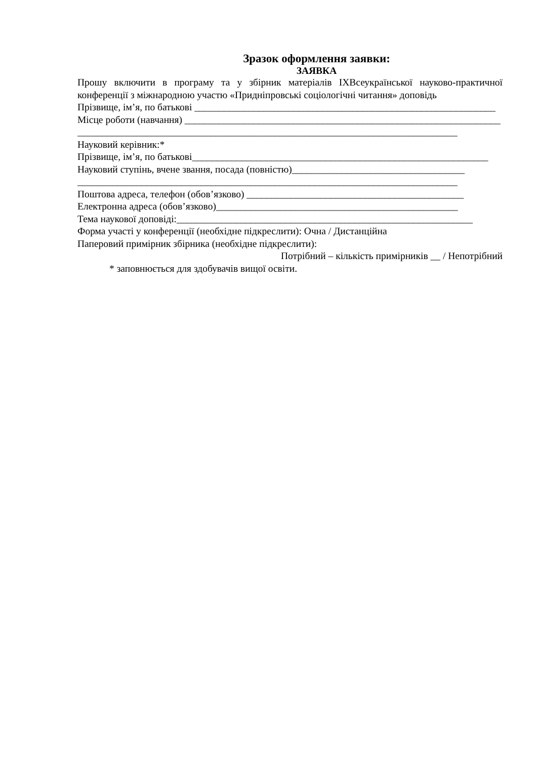Зразок оформлення заявки:
ЗАЯВКА
Прошу включити в програму та у збірник матеріалів ІХВсеукраїнської науково-практичної конференції з міжнародною участю «Придніпровські соціологічні читання» доповідь
Прізвище, ім’я, по батькові _____________________________________________________________
Місце роботи (навчання) ________________________________________________________________
_____________________________________________________________________________
Науковий керівник:*
Прізвище, ім’я, по батькові____________________________________________________________
Науковий ступінь, вчене звання, посада (повністю)___________________________________
_____________________________________________________________________________
Поштова адреса, телефон (обов’язково) ____________________________________________
Електронна адреса (обов’язково)_________________________________________________
Тема наукової доповіді:____________________________________________________________
Форма участі у конференції (необхідне підкреслити): Очна / Дистанційна
Паперовий примірник збірника (необхідне підкреслити):
Потрібний – кількість примірників __ / Непотрібний
* заповнюється для здобувачів вищої освіти.